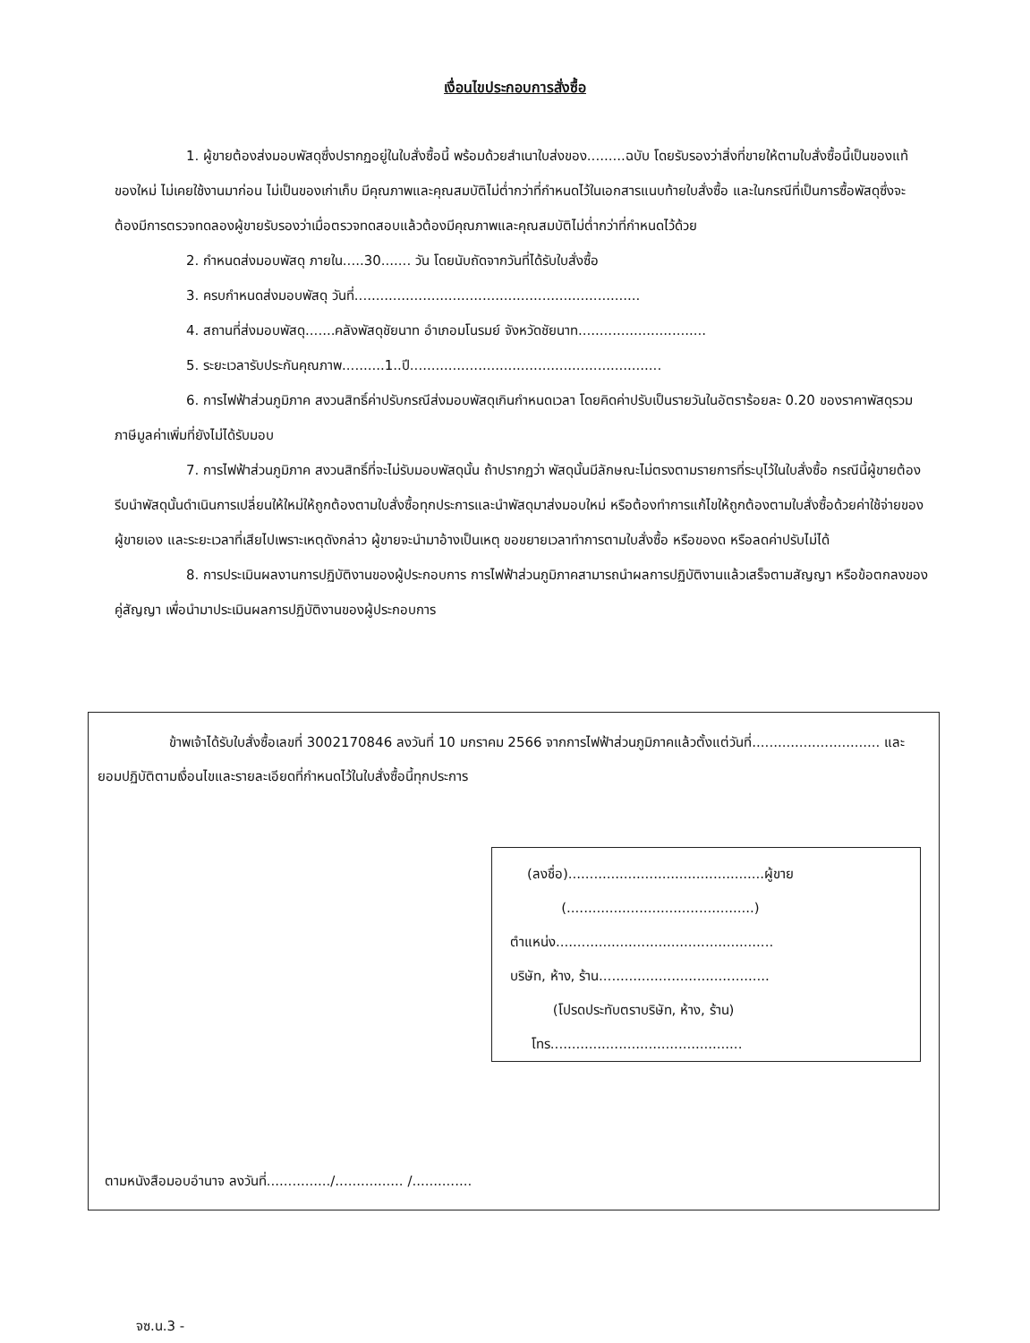เงื่อนไขประกอบการสั่งซื้อ
1. ผู้ขายต้องส่งมอบพัสดุซึ่งปรากฏอยู่ในใบสั่งซื้อนี้ พร้อมด้วยสำเนาใบส่งของ.........ฉบับ โดยรับรองว่าสิ่งที่ขายให้ตามใบสั่งซื้อนี้เป็นของแท้ ของใหม่ ไม่เคยใช้งานมาก่อน ไม่เป็นของเก่าเก็บ มีคุณภาพและคุณสมบัติไม่ต่ำกว่าที่กำหนดไว้ในเอกสารแนบท้ายใบสั่งซื้อ และในกรณีที่เป็นการซื้อพัสดุซึ่งจะต้องมีการตรวจทดลองผู้ขายรับรองว่าเมื่อตรวจทดสอบแล้วต้องมีคุณภาพและคุณสมบัติไม่ต่ำกว่าที่กำหนดไว้ด้วย
2. กำหนดส่งมอบพัสดุ ภายใน.....30....... วัน โดยนับถัดจากวันที่ได้รับใบสั่งซื้อ
3. ครบกำหนดส่งมอบพัสดุ วันที่...................................................................
4. สถานที่ส่งมอบพัสดุ.......คลังพัสดุชัยนาท อำเภอมโนรมย์ จังหวัดชัยนาท..............................
5. ระยะเวลารับประกันคุณภาพ..........1..ปี...........................................................
6. การไฟฟ้าส่วนภูมิภาค สงวนสิทธิ์ค่าปรับกรณีส่งมอบพัสดุเกินกำหนดเวลา โดยคิดค่าปรับเป็นรายวันในอัตราร้อยละ 0.20 ของราคาพัสดุรวมภาษีมูลค่าเพิ่มที่ยังไม่ได้รับมอบ
7. การไฟฟ้าส่วนภูมิภาค สงวนสิทธิ์ที่จะไม่รับมอบพัสดุนั้น ถ้าปรากฏว่า พัสดุนั้นมีลักษณะไม่ตรงตามรายการที่ระบุไว้ในใบสั่งซื้อ กรณีนี้ผู้ขายต้องรีบนำพัสดุนั้นดำเนินการเปลี่ยนให้ใหม่ให้ถูกต้องตามใบสั่งซื้อทุกประการและนำพัสดุมาส่งมอบใหม่ หรือต้องทำการแก้ไขให้ถูกต้องตามใบสั่งซื้อด้วยค่าใช้จ่ายของผู้ขายเอง และระยะเวลาที่เสียไปเพราะเหตุดังกล่าว ผู้ขายจะนำมาอ้างเป็นเหตุ ขอขยายเวลาทำการตามใบสั่งซื้อ หรือของด หรือลดค่าปรับไม่ได้
8. การประเมินผลงานการปฏิบัติงานของผู้ประกอบการ การไฟฟ้าส่วนภูมิภาคสามารถนำผลการปฏิบัติงานแล้วเสร็จตามสัญญา หรือข้อตกลงของคู่สัญญา เพื่อนำมาประเมินผลการปฏิบัติงานของผู้ประกอบการ
ข้าพเจ้าได้รับใบสั่งซื้อเลขที่ 3002170846 ลงวันที่ 10 มกราคม 2566 จากการไฟฟ้าส่วนภูมิภาคแล้วตั้งแต่วันที่.............................. และยอมปฏิบัติตามเงื่อนไขและรายละเอียดที่กำหนดไว้ในใบสั่งซื้อนี้ทุกประการ
(ลงชื่อ)..............................................ผู้ขาย
(............................................)
ตำแหน่ง...................................................
บริษัท, ห้าง, ร้าน........................................
(โปรดประทับตราบริษัท, ห้าง, ร้าน)
โทร.............................................
ตามหนังสือมอบอำนาจ ลงวันที่.............../................ /..............
จซ.น.3 -